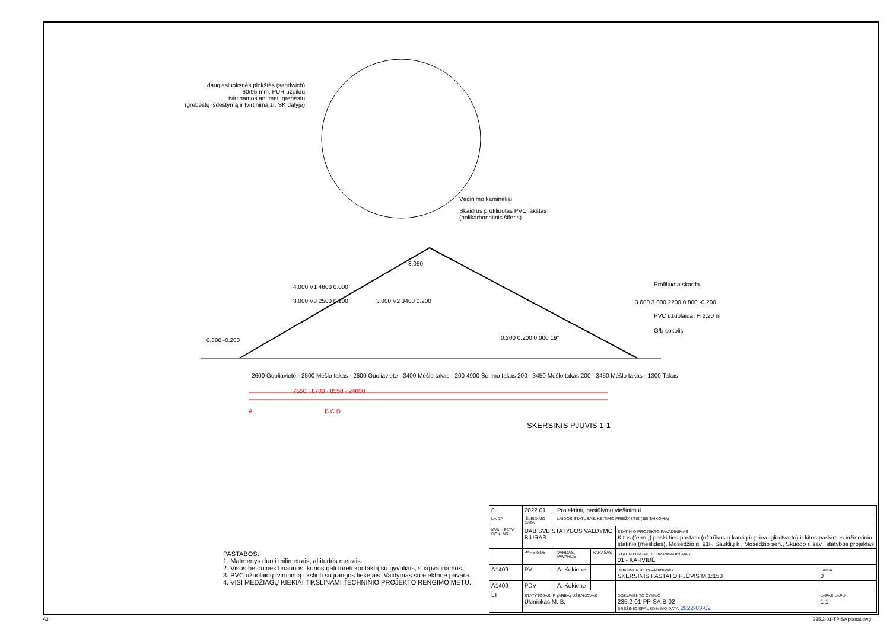daugiasluoksnės plokštės (sandwich)
60/95 mm, PUR užpildu
tvirtinamos ant met. grebėstų
(grebėstų išdėstymą ir tvirtinimą žr. SK dalyje)
Vėdinimo kaminėliai
Skaidrus profiliuotas PVC lakštas
(polikarbonatinis šiferis)
8.050
Profiliuota skarda
PVC užuolaida, H 2,20 m
G/b cokolis
4.000 V1 4600 0.000
3.000 V2 3400 0.200
3.000 V3 2500 0.200
0.800 -0.200
3.600 3.000 2200 0.800 -0.200
0.200 0.200 0.000 19°
2600 Guoliavietė · 2500 Mėšlo takas · 2600 Guoliavietė · 3400 Mėšlo takas · 200 4900 Šėrimo takas 200 · 3450 Mėšlo takas 200 · 3450 Mėšlo takas · 1300 Takas
7550 · 8700 · 8550 · 24800
A B C D
SKERSINIS PJŪVIS 1-1
PASTABOS:
1. Matmenys duoti milimetrais, altitudės metrais.
2. Visos betoninės briaunos, kurios gali turėti kontaktą su gyvuliais, suapvalinamos.
3. PVC užuolaidų tvirtinimą tikslinti su įrangos tiekėjais. Valdymas su elektrine pavara.
4. VISI MEDŽIAGŲ KIEKIAI TIKSLINAMI TECHNINIO PROJEKTO RENGIMO METU.
| 0 | 2022 01 | Projektinių pasiūlymų viešinimui | | | |
| LAIDA | IŠLEIDIMO DATA | LAIDOS STATUSAS. KEITIMO PRIEŽASTIS (JEI TAIKOMA) | | | |
| KVAL. PATV. DOK. NR. | UAB SVB STATYBOS VALDYMO BIURAS | | | STATINIO PROJEKTO PAVADINIMAS Kitos (fermų) paskirties pastato (užtrūkusių karvių ir prieauglio tvarto) ir kitos paskirties inžinerinio statinio (mėšlidės), Mosėdžio g. 91F, Šauklių k., Mosėdžio sen., Skuodo r. sav., statybos projektas | |
| | PAREIGOS | VARDAS, PAVARDĖ | PARAŠAS | STATINIO NUMERIS IR PAVADINIMAS 01 - KARVIDĖ | |
| A1409 | PV | A. Kokienė | | DOKUMENTO PAVADINIMAS SKERSINIS PASTATO PJŪVIS M 1:150 | LAIDA 0 |
| A1409 | PDV | A. Kokienė | | | |
| LT | STATYTOJAS IR (ARBA) UŽSAKOVAS Ūkininkas M. B. | | | DOKUMENTO ŽYMUO 235.2-01-PP-SA.B-02 BRĖŽINIO SPAUSDINIMO DATA 2022-03-02 | LAPAS LAPŲ 1 1 |
A3 235.2-01-TP-SA planai.dwg